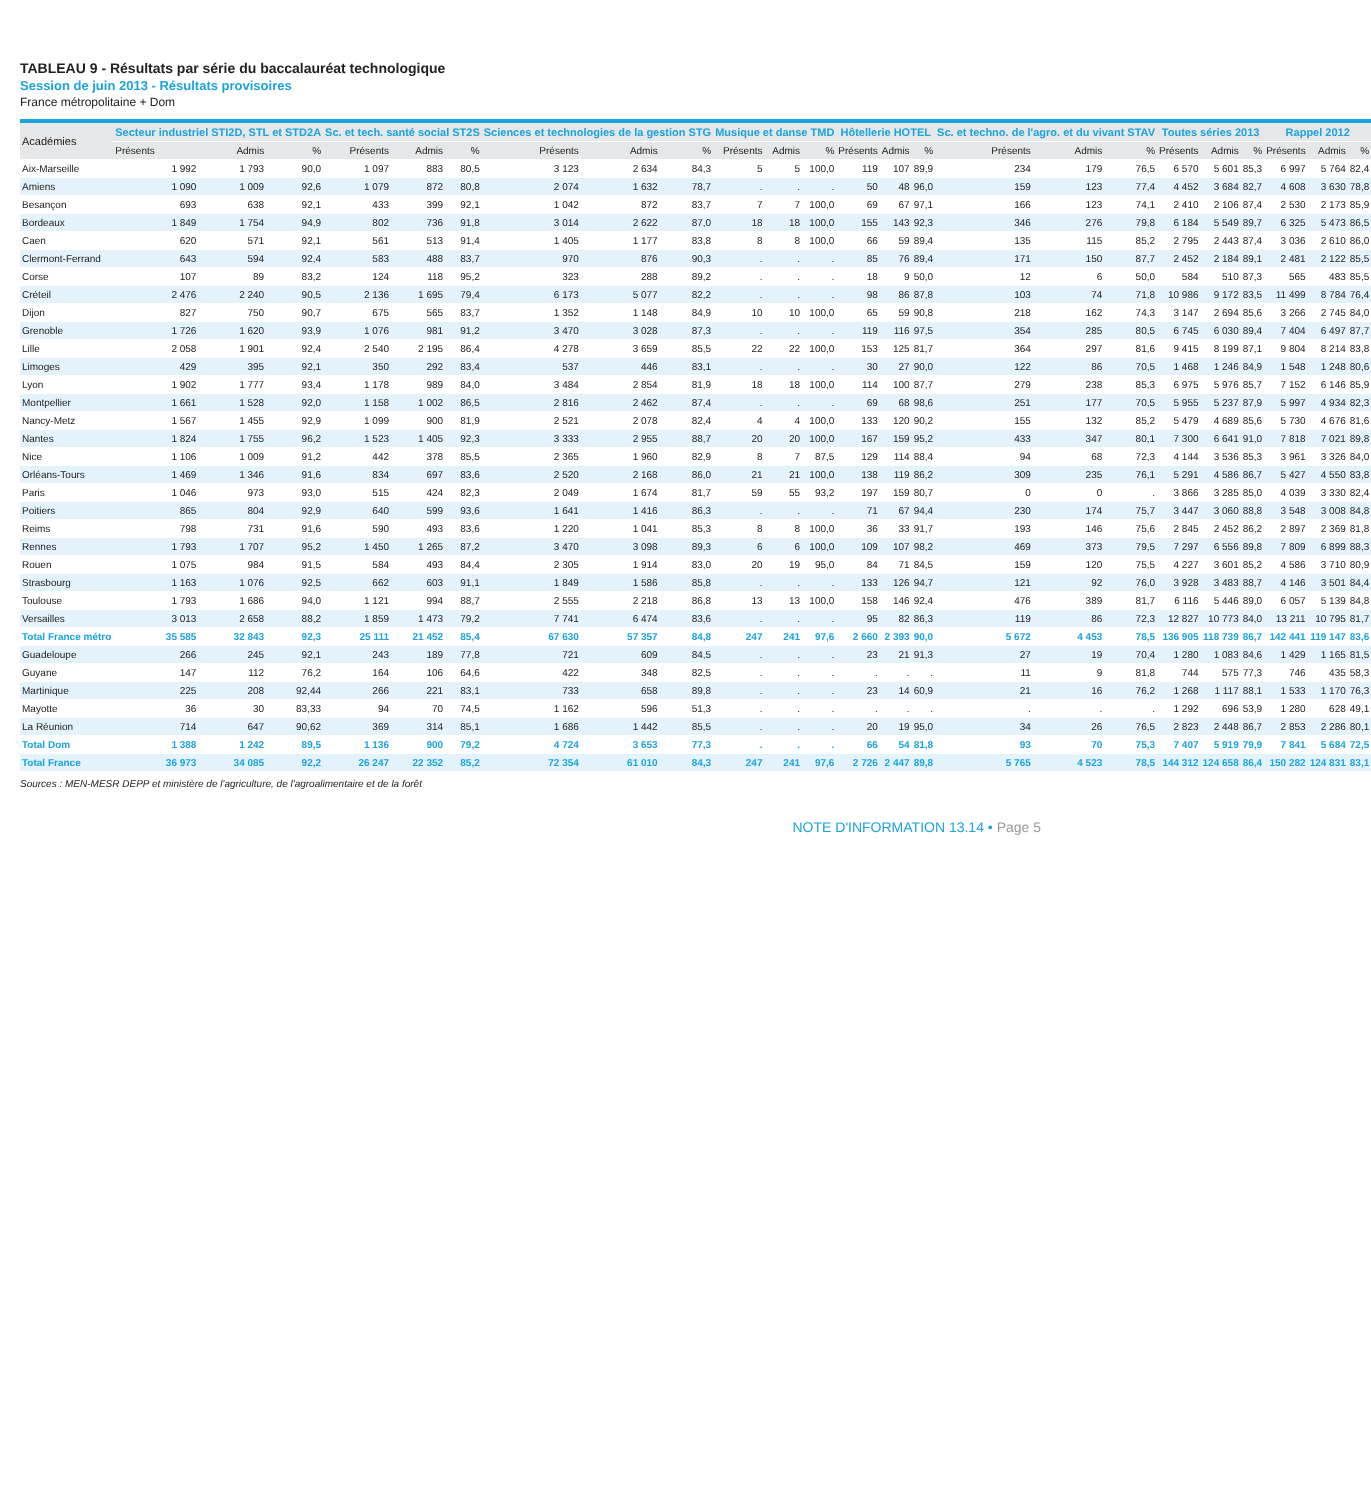TABLEAU 9 - Résultats par série du baccalauréat technologique
Session de juin 2013 - Résultats provisoires
France métropolitaine + Dom
| Académies | Secteur industriel STI2D, STL et STD2A | | | Sc. et tech. santé social ST2S | | | Sciences et technologies de la gestion STG | | | Musique et danse TMD | | | Hôtellerie HOTEL | | | Sc. et techno. de l'agro. et du vivant STAV | | | Toutes séries 2013 | | | Rappel 2012 | | |
| --- | --- | --- | --- | --- | --- | --- | --- | --- | --- | --- | --- | --- | --- | --- | --- | --- | --- | --- | --- | --- | --- | --- | --- | --- |
| | Présents | Admis | % | Présents | Admis | % | Présents | Admis | % | Présents | Admis | % | Présents | Admis | % | Présents | Admis | % | Présents | Admis | % | Présents | Admis | % |
| Aix-Marseille | 1 992 | 1 793 | 90,0 | 1 097 | 883 | 80,5 | 3 123 | 2 634 | 84,3 | 5 | 5 | 100,0 | 119 | 107 | 89,9 | 234 | 179 | 76,5 | 6 570 | 5 601 | 85,3 | 6 997 | 5 764 | 82,4 |
| Amiens | 1 090 | 1 009 | 92,6 | 1 079 | 872 | 80,8 | 2 074 | 1 632 | 78,7 | . | . | . | 50 | 48 | 96,0 | 159 | 123 | 77,4 | 4 452 | 3 684 | 82,7 | 4 608 | 3 630 | 78,8 |
| Besançon | 693 | 638 | 92,1 | 433 | 399 | 92,1 | 1 042 | 872 | 83,7 | 7 | 7 | 100,0 | 69 | 67 | 97,1 | 166 | 123 | 74,1 | 2 410 | 2 106 | 87,4 | 2 530 | 2 173 | 85,9 |
| Bordeaux | 1 849 | 1 754 | 94,9 | 802 | 736 | 91,8 | 3 014 | 2 622 | 87,0 | 18 | 18 | 100,0 | 155 | 143 | 92,3 | 346 | 276 | 79,8 | 6 184 | 5 549 | 89,7 | 6 325 | 5 473 | 86,5 |
| Caen | 620 | 571 | 92,1 | 561 | 513 | 91,4 | 1 405 | 1 177 | 83,8 | 8 | 8 | 100,0 | 66 | 59 | 89,4 | 135 | 115 | 85,2 | 2 795 | 2 443 | 87,4 | 3 036 | 2 610 | 86,0 |
| Clermont-Ferrand | 643 | 594 | 92,4 | 583 | 488 | 83,7 | 970 | 876 | 90,3 | . | . | . | 85 | 76 | 89,4 | 171 | 150 | 87,7 | 2 452 | 2 184 | 89,1 | 2 481 | 2 122 | 85,5 |
| Corse | 107 | 89 | 83,2 | 124 | 118 | 95,2 | 323 | 288 | 89,2 | . | . | . | 18 | 9 | 50,0 | 12 | 6 | 50,0 | 584 | 510 | 87,3 | 565 | 483 | 85,5 |
| Créteil | 2 476 | 2 240 | 90,5 | 2 136 | 1 695 | 79,4 | 6 173 | 5 077 | 82,2 | . | . | . | 98 | 86 | 87,8 | 103 | 74 | 71,8 | 10 986 | 9 172 | 83,5 | 11 499 | 8 784 | 76,4 |
| Dijon | 827 | 750 | 90,7 | 675 | 565 | 83,7 | 1 352 | 1 148 | 84,9 | 10 | 10 | 100,0 | 65 | 59 | 90,8 | 218 | 162 | 74,3 | 3 147 | 2 694 | 85,6 | 3 266 | 2 745 | 84,0 |
| Grenoble | 1 726 | 1 620 | 93,9 | 1 076 | 981 | 91,2 | 3 470 | 3 028 | 87,3 | . | . | . | 119 | 116 | 97,5 | 354 | 285 | 80,5 | 6 745 | 6 030 | 89,4 | 7 404 | 6 497 | 87,7 |
| Lille | 2 058 | 1 901 | 92,4 | 2 540 | 2 195 | 86,4 | 4 278 | 3 659 | 85,5 | 22 | 22 | 100,0 | 153 | 125 | 81,7 | 364 | 297 | 81,6 | 9 415 | 8 199 | 87,1 | 9 804 | 8 214 | 83,8 |
| Limoges | 429 | 395 | 92,1 | 350 | 292 | 83,4 | 537 | 446 | 83,1 | . | . | . | 30 | 27 | 90,0 | 122 | 86 | 70,5 | 1 468 | 1 246 | 84,9 | 1 548 | 1 248 | 80,6 |
| Lyon | 1 902 | 1 777 | 93,4 | 1 178 | 989 | 84,0 | 3 484 | 2 854 | 81,9 | 18 | 18 | 100,0 | 114 | 100 | 87,7 | 279 | 238 | 85,3 | 6 975 | 5 976 | 85,7 | 7 152 | 6 146 | 85,9 |
| Montpellier | 1 661 | 1 528 | 92,0 | 1 158 | 1 002 | 86,5 | 2 816 | 2 462 | 87,4 | . | . | . | 69 | 68 | 98,6 | 251 | 177 | 70,5 | 5 955 | 5 237 | 87,9 | 5 997 | 4 934 | 82,3 |
| Nancy-Metz | 1 567 | 1 455 | 92,9 | 1 099 | 900 | 81,9 | 2 521 | 2 078 | 82,4 | 4 | 4 | 100,0 | 133 | 120 | 90,2 | 155 | 132 | 85,2 | 5 479 | 4 689 | 85,6 | 5 730 | 4 676 | 81,6 |
| Nantes | 1 824 | 1 755 | 96,2 | 1 523 | 1 405 | 92,3 | 3 333 | 2 955 | 88,7 | 20 | 20 | 100,0 | 167 | 159 | 95,2 | 433 | 347 | 80,1 | 7 300 | 6 641 | 91,0 | 7 818 | 7 021 | 89,8 |
| Nice | 1 106 | 1 009 | 91,2 | 442 | 378 | 85,5 | 2 365 | 1 960 | 82,9 | 8 | 7 | 87,5 | 129 | 114 | 88,4 | 94 | 68 | 72,3 | 4 144 | 3 536 | 85,3 | 3 961 | 3 326 | 84,0 |
| Orléans-Tours | 1 469 | 1 346 | 91,6 | 834 | 697 | 83,6 | 2 520 | 2 168 | 86,0 | 21 | 21 | 100,0 | 138 | 119 | 86,2 | 309 | 235 | 76,1 | 5 291 | 4 586 | 86,7 | 5 427 | 4 550 | 83,8 |
| Paris | 1 046 | 973 | 93,0 | 515 | 424 | 82,3 | 2 049 | 1 674 | 81,7 | 59 | 55 | 93,2 | 197 | 159 | 80,7 | 0 | 0 | . | 3 866 | 3 285 | 85,0 | 4 039 | 3 330 | 82,4 |
| Poitiers | 865 | 804 | 92,9 | 640 | 599 | 93,6 | 1 641 | 1 416 | 86,3 | . | . | . | 71 | 67 | 94,4 | 230 | 174 | 75,7 | 3 447 | 3 060 | 88,8 | 3 548 | 3 008 | 84,8 |
| Reims | 798 | 731 | 91,6 | 590 | 493 | 83,6 | 1 220 | 1 041 | 85,3 | 8 | 8 | 100,0 | 36 | 33 | 91,7 | 193 | 146 | 75,6 | 2 845 | 2 452 | 86,2 | 2 897 | 2 369 | 81,8 |
| Rennes | 1 793 | 1 707 | 95,2 | 1 450 | 1 265 | 87,2 | 3 470 | 3 098 | 89,3 | 6 | 6 | 100,0 | 109 | 107 | 98,2 | 469 | 373 | 79,5 | 7 297 | 6 556 | 89,8 | 7 809 | 6 899 | 88,3 |
| Rouen | 1 075 | 984 | 91,5 | 584 | 493 | 84,4 | 2 305 | 1 914 | 83,0 | 20 | 19 | 95,0 | 84 | 71 | 84,5 | 159 | 120 | 75,5 | 4 227 | 3 601 | 85,2 | 4 586 | 3 710 | 80,9 |
| Strasbourg | 1 163 | 1 076 | 92,5 | 662 | 603 | 91,1 | 1 849 | 1 586 | 85,8 | . | . | . | 133 | 126 | 94,7 | 121 | 92 | 76,0 | 3 928 | 3 483 | 88,7 | 4 146 | 3 501 | 84,4 |
| Toulouse | 1 793 | 1 686 | 94,0 | 1 121 | 994 | 88,7 | 2 555 | 2 218 | 86,8 | 13 | 13 | 100,0 | 158 | 146 | 92,4 | 476 | 389 | 81,7 | 6 116 | 5 446 | 89,0 | 6 057 | 5 139 | 84,8 |
| Versailles | 3 013 | 2 658 | 88,2 | 1 859 | 1 473 | 79,2 | 7 741 | 6 474 | 83,6 | . | . | . | 95 | 82 | 86,3 | 119 | 86 | 72,3 | 12 827 | 10 773 | 84,0 | 13 211 | 10 795 | 81,7 |
| Total France métro | 35 585 | 32 843 | 92,3 | 25 111 | 21 452 | 85,4 | 67 630 | 57 357 | 84,8 | 247 | 241 | 97,6 | 2 660 | 2 393 | 90,0 | 5 672 | 4 453 | 78,5 | 136 905 | 118 739 | 86,7 | 142 441 | 119 147 | 83,6 |
| Guadeloupe | 266 | 245 | 92,1 | 243 | 189 | 77,8 | 721 | 609 | 84,5 | . | . | . | 23 | 21 | 91,3 | 27 | 19 | 70,4 | 1 280 | 1 083 | 84,6 | 1 429 | 1 165 | 81,5 |
| Guyane | 147 | 112 | 76,2 | 164 | 106 | 64,6 | 422 | 348 | 82,5 | . | . | . | . | . | . | 11 | 9 | 81,8 | 744 | 575 | 77,3 | 746 | 435 | 58,3 |
| Martinique | 225 | 208 | 92,44 | 266 | 221 | 83,1 | 733 | 658 | 89,8 | . | . | . | 23 | 14 | 60,9 | 21 | 16 | 76,2 | 1 268 | 1 117 | 88,1 | 1 533 | 1 170 | 76,3 |
| Mayotte | 36 | 30 | 83,33 | 94 | 70 | 74,5 | 1 162 | 596 | 51,3 | . | . | . | . | . | . | . | . | . | 1 292 | 696 | 53,9 | 1 280 | 628 | 49,1 |
| La Réunion | 714 | 647 | 90,62 | 369 | 314 | 85,1 | 1 686 | 1 442 | 85,5 | . | . | . | 20 | 19 | 95,0 | 34 | 26 | 76,5 | 2 823 | 2 448 | 86,7 | 2 853 | 2 286 | 80,1 |
| Total Dom | 1 388 | 1 242 | 89,5 | 1 136 | 900 | 79,2 | 4 724 | 3 653 | 77,3 | . | . | . | 66 | 54 | 81,8 | 93 | 70 | 75,3 | 7 407 | 5 919 | 79,9 | 7 841 | 5 684 | 72,5 |
| Total France | 36 973 | 34 085 | 92,2 | 26 247 | 22 352 | 85,2 | 72 354 | 61 010 | 84,3 | 247 | 241 | 97,6 | 2 726 | 2 447 | 89,8 | 5 765 | 4 523 | 78,5 | 144 312 | 124 658 | 86,4 | 150 282 | 124 831 | 83,1 |
Sources : MEN-MESR DEPP et ministère de l'agriculture, de l'agroalimentaire et de la forêt
NOTE D'INFORMATION 13.14 • Page 5